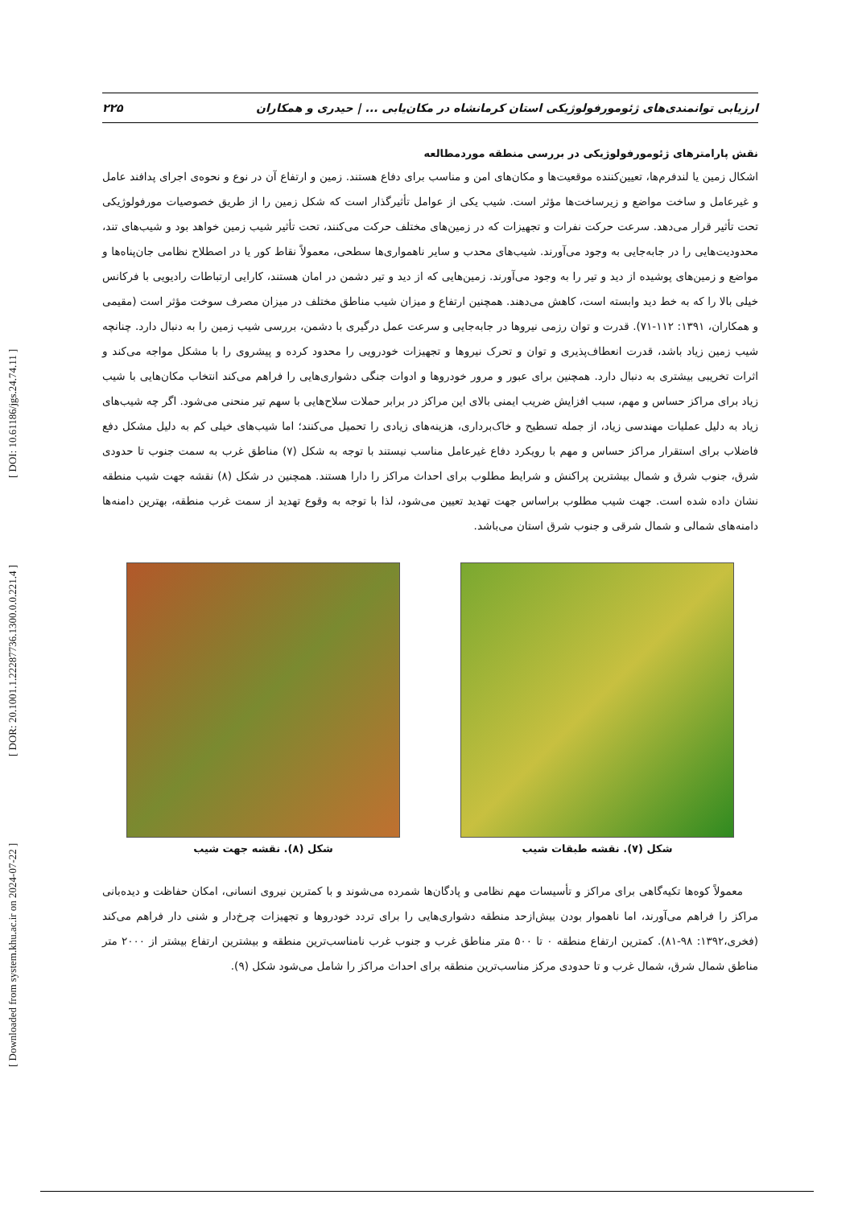[ Downloaded from system.khu.ac.ir on 2024-07-22 ] [ DOR: 20.1001.1.22287736.1300.0.0.221.4 ] [ DOI: 10.61186/jgs.24.74.11 ]
ارزیابی توانمندی‌های ژئومورفولوژیکی استان کرمانشاه در مکان‌یابی ... | حیدری و همکاران ۲۲۵
نقش پارامترهای ژئومورفولوژیکی در بررسی منطقه موردمطالعه
اشکال زمین یا لندفرم‌ها، تعیین‌کننده موقعیت‌ها و مکان‌های امن و مناسب برای دفاع هستند. زمین و ارتفاع آن در نوع و نحوه‌ی اجرای پدافند عامل و غیرعامل و ساخت مواضع و زیرساخت‌ها مؤثر است. شیب یکی از عوامل تأثیرگذار است که شکل زمین را از طریق خصوصیات مورفولوژیکی تحت تأثیر قرار می‌دهد. سرعت حرکت نفرات و تجهیزات که در زمین‌های مختلف حرکت می‌کنند، تحت تأثیر شیب زمین خواهد بود و شیب‌های تند، محدودیت‌هایی را در جابه‌جایی به وجود می‌آورند. شیب‌های محدب و سایر ناهمواری‌ها سطحی، معمولاً نقاط کور یا در اصطلاح نظامی جان‌پناه‌ها و مواضع و زمین‌های پوشیده از دید و تیر را به وجود می‌آورند. زمین‌هایی که از دید و تیر دشمن در امان هستند، کارایی ارتباطات رادیویی با فرکانس خیلی بالا را که به خط دید وابسته است، کاهش می‌دهند. همچنین ارتفاع و میزان شیب مناطق مختلف در میزان مصرف سوخت مؤثر است (مقیمی و همکاران، ۱۳۹۱: ۱۱۲-۷۱). قدرت و توان رزمی نیروها در جابه‌جایی و سرعت عمل درگیری با دشمن، بررسی شیب زمین را به دنبال دارد. چنانچه شیب زمین زیاد باشد، قدرت انعطاف‌پذیری و توان و تحرک نیروها و تجهیزات خودرویی را محدود کرده و پیشروی را با مشکل مواجه می‌کند و اثرات تخریبی بیشتری به دنبال دارد. همچنین برای عبور و مرور خودروها و ادوات جنگی دشواری‌هایی را فراهم می‌کند انتخاب مکان‌هایی با شیب زیاد برای مراکز حساس و مهم، سبب افزایش ضریب ایمنی بالای این مراکز در برابر حملات سلاح‌هایی با سهم تیر منحنی می‌شود. اگر چه شیب‌های زیاد به دلیل عملیات مهندسی زیاد، از جمله تسطیح و خاک‌برداری، هزینه‌های زیادی را تحمیل می‌کنند؛ اما شیب‌های خیلی کم به دلیل مشکل دفع فاضلاب برای استقرار مراکز حساس و مهم با رویکرد دفاع غیرعامل مناسب نیستند با توجه به شکل (۷) مناطق غرب به سمت جنوب تا حدودی شرق، جنوب شرق و شمال بیشترین پراکنش و شرایط مطلوب برای احداث مراکز را دارا هستند. همچنین در شکل (۸) نقشه جهت شیب منطقه نشان داده شده است. جهت شیب مطلوب براساس جهت تهدید تعیین می‌شود، لذا با توجه به وقوع تهدید از سمت غرب منطقه، بهترین دامنه‌ها دامنه‌های شمالی و شمال شرقی و جنوب شرق استان می‌باشد.
شکل (۷). نقشه طبقات شیب شکل (۸). نقشه جهت شیب
معمولاً کوه‌ها تکیه‌گاهی برای مراکز و تأسیسات مهم نظامی و پادگان‌ها شمرده می‌شوند و با کمترین نیروی انسانی، امکان حفاظت و دیده‌بانی مراکز را فراهم می‌آورند، اما ناهموار بودن بیش‌ازحد منطقه دشواری‌هایی را برای تردد خودروها و تجهیزات چرخ‌دار و شنی دار فراهم می‌کند (فخری،۱۳۹۲: ۹۸-۸۱). کمترین ارتفاع منطقه ۰ تا ۵۰۰ متر مناطق غرب و جنوب غرب نامناسب‌ترین منطقه و بیشترین ارتفاع بیشتر از ۲۰۰۰ متر مناطق شمال شرق، شمال غرب و تا حدودی مرکز مناسب‌ترین منطقه برای احداث مراکز را شامل می‌شود شکل (۹).